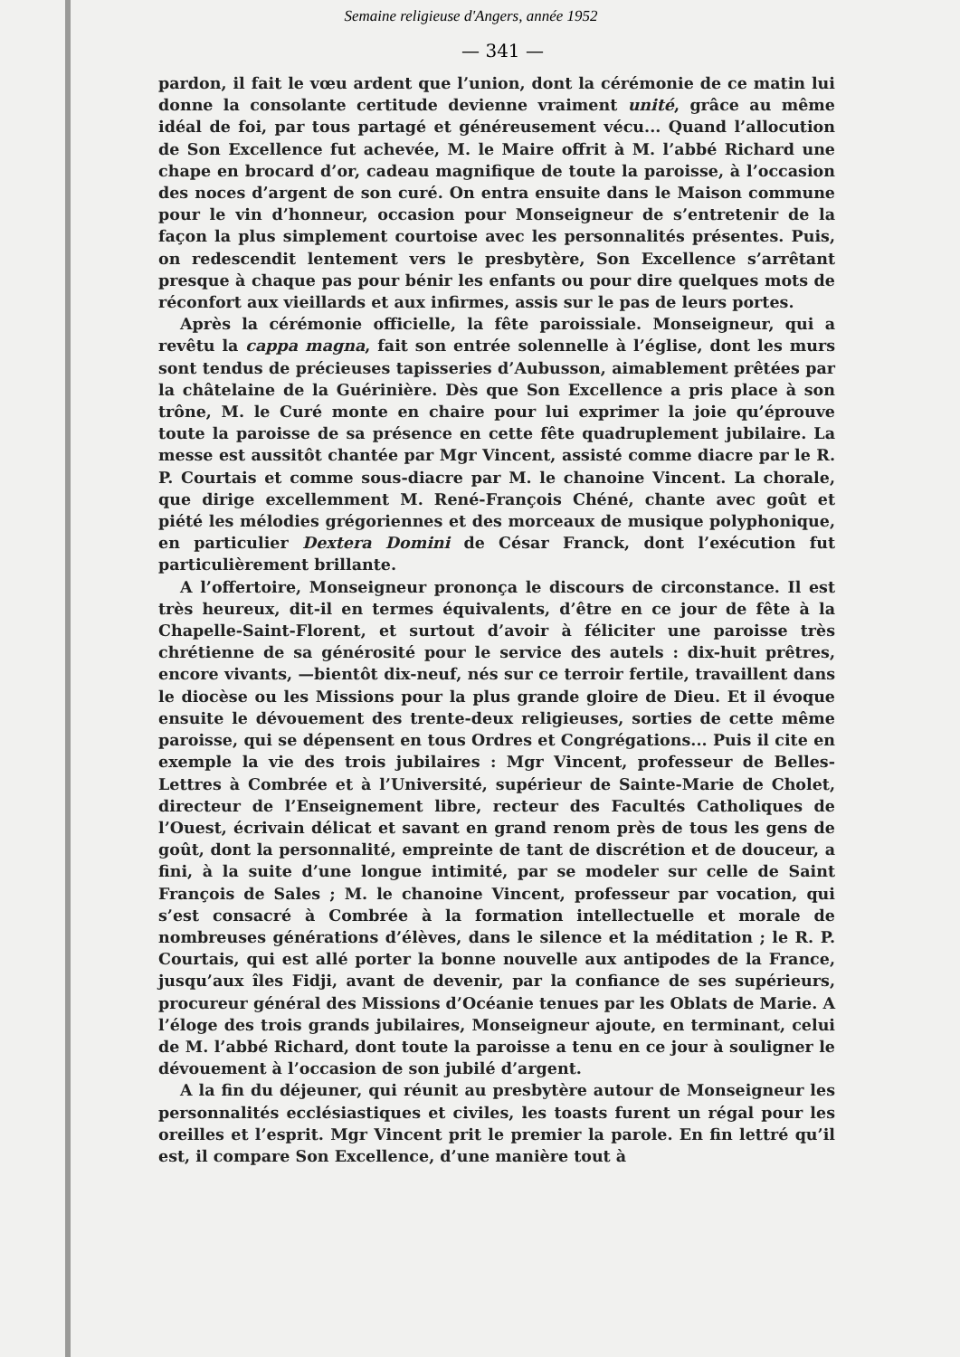Semaine religieuse d'Angers, année 1952
— 341 —
pardon, il fait le vœu ardent que l’union, dont la cérémonie de ce matin lui donne la consolante certitude devienne vraiment unité, grâce au même idéal de foi, par tous partagé et généreusement vécu... Quand l’allocution de Son Excellence fut achevée, M. le Maire offrit à M. l’abbé Richard une chape en brocard d’or, cadeau magnifique de toute la paroisse, à l’occasion des noces d’argent de son curé. On entra ensuite dans le Maison commune pour le vin d’honneur, occasion pour Monseigneur de s’entretenir de la façon la plus simplement courtoise avec les personnalités présentes. Puis, on redescendit lentement vers le presbytère, Son Excellence s’arrêtant presque à chaque pas pour bénir les enfants ou pour dire quelques mots de réconfort aux vieillards et aux infirmes, assis sur le pas de leurs portes.
Après la cérémonie officielle, la fête paroissiale. Monseigneur, qui a revêtu la cappa magna, fait son entrée solennelle à l’église, dont les murs sont tendus de précieuses tapisseries d’Aubusson, aimablement prêtées par la châtelaine de la Guérinière. Dès que Son Excellence a pris place à son trône, M. le Curé monte en chaire pour lui exprimer la joie qu’éprouve toute la paroisse de sa présence en cette fête quadruplement jubilaire. La messe est aussitôt chantée par Mgr Vincent, assisté comme diacre par le R. P. Courtais et comme sous-diacre par M. le chanoine Vincent. La chorale, que dirige excellemment M. René-François Chéné, chante avec goût et piété les mélodies grégoriennes et des morceaux de musique polyphonique, en particulier Dextera Domini de César Franck, dont l’exécution fut particulièrement brillante.
A l’offertoire, Monseigneur prononça le discours de circonstance. Il est très heureux, dit-il en termes équivalents, d’être en ce jour de fête à la Chapelle-Saint-Florent, et surtout d’avoir à féliciter une paroisse très chrétienne de sa générosité pour le service des autels : dix-huit prêtres, encore vivants, —bientôt dix-neuf, nés sur ce terroir fertile, travaillent dans le diocèse ou les Missions pour la plus grande gloire de Dieu. Et il évoque ensuite le dévouement des trente-deux religieuses, sorties de cette même paroisse, qui se dépensent en tous Ordres et Congrégations... Puis il cite en exemple la vie des trois jubilaires : Mgr Vincent, professeur de Belles-Lettres à Combrée et à l’Université, supérieur de Sainte-Marie de Cholet, directeur de l’Enseignement libre, recteur des Facultés Catholiques de l’Ouest, écrivain délicat et savant en grand renom près de tous les gens de goût, dont la personnalité, empreinte de tant de discrétion et de douceur, a fini, à la suite d’une longue intimité, par se modeler sur celle de Saint François de Sales ; M. le chanoine Vincent, professeur par vocation, qui s’est consacré à Combrée à la formation intellectuelle et morale de nombreuses générations d’élèves, dans le silence et la méditation ; le R. P. Courtais, qui est allé porter la bonne nouvelle aux antipodes de la France, jusqu’aux îles Fidji, avant de devenir, par la confiance de ses supérieurs, procureur général des Missions d’Océanie tenues par les Oblats de Marie. A l’éloge des trois grands jubilaires, Monseigneur ajoute, en terminant, celui de M. l’abbé Richard, dont toute la paroisse a tenu en ce jour à souligner le dévouement à l’occasion de son jubilé d’argent.
A la fin du déjeuner, qui réunit au presbytère autour de Monseigneur les personnalités ecclésiastiques et civiles, les toasts furent un régal pour les oreilles et l’esprit. Mgr Vincent prit le premier la parole. En fin lettré qu’il est, il compare Son Excellence, d’une manière tout à